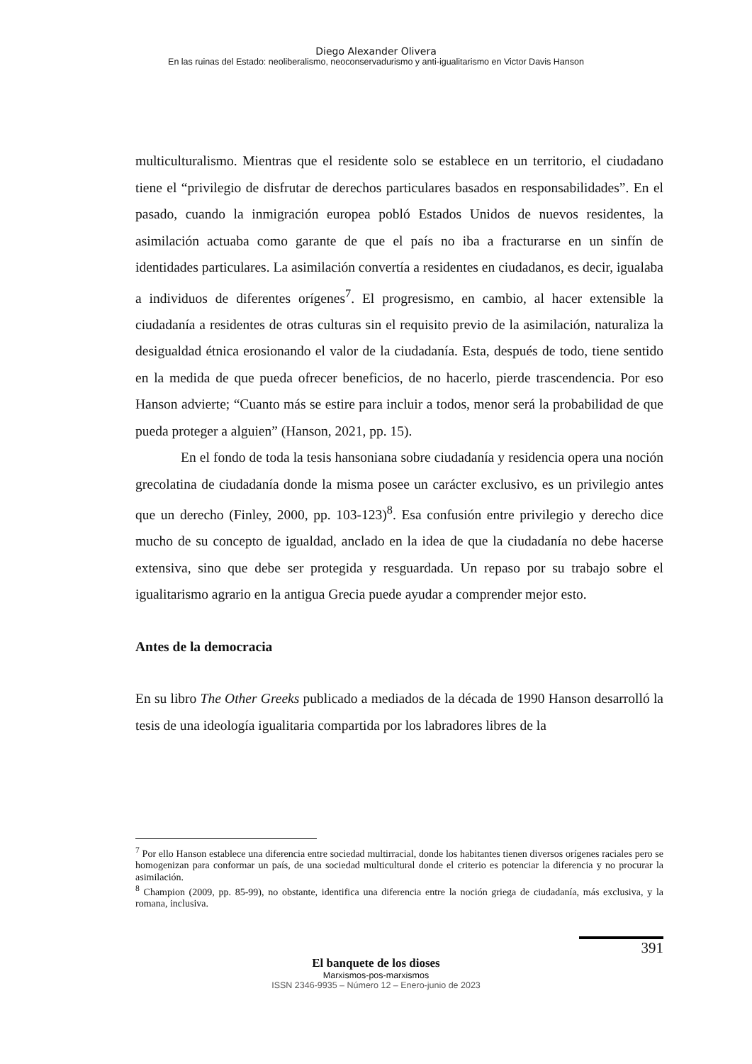Diego Alexander Olivera
En las ruinas del Estado: neoliberalismo, neoconservadurismo y anti-igualitarismo en Victor Davis Hanson
multiculturalismo. Mientras que el residente solo se establece en un territorio, el ciudadano tiene el “privilegio de disfrutar de derechos particulares basados en responsabilidades”. En el pasado, cuando la inmigración europea pobló Estados Unidos de nuevos residentes, la asimilación actuaba como garante de que el país no iba a fracturarse en un sinfín de identidades particulares. La asimilación convertía a residentes en ciudadanos, es decir, igualaba a individuos de diferentes orígenes<sup>7</sup>. El progresismo, en cambio, al hacer extensible la ciudadanía a residentes de otras culturas sin el requisito previo de la asimilación, naturaliza la desigualdad étnica erosionando el valor de la ciudadanía. Esta, después de todo, tiene sentido en la medida de que pueda ofrecer beneficios, de no hacerlo, pierde trascendencia. Por eso Hanson advierte; “Cuanto más se estire para incluir a todos, menor será la probabilidad de que pueda proteger a alguien” (Hanson, 2021, pp. 15).
En el fondo de toda la tesis hansoniana sobre ciudadanía y residencia opera una noción grecolatina de ciudadanía donde la misma posee un carácter exclusivo, es un privilegio antes que un derecho (Finley, 2000, pp. 103-123)<sup>8</sup>. Esa confusión entre privilegio y derecho dice mucho de su concepto de igualdad, anclado en la idea de que la ciudadanía no debe hacerse extensiva, sino que debe ser protegida y resguardada. Un repaso por su trabajo sobre el igualitarismo agrario en la antigua Grecia puede ayudar a comprender mejor esto.
Antes de la democracia
En su libro The Other Greeks publicado a mediados de la década de 1990 Hanson desarrolló la tesis de una ideología igualitaria compartida por los labradores libres de la
<sup>7</sup> Por ello Hanson establece una diferencia entre sociedad multirracial, donde los habitantes tienen diversos orígenes raciales pero se homogenizan para conformar un país, de una sociedad multicultural donde el criterio es potenciar la diferencia y no procurar la asimilación.
<sup>8</sup> Champion (2009, pp. 85-99), no obstante, identifica una diferencia entre la noción griega de ciudadanía, más exclusiva, y la romana, inclusiva.
391
El banquete de los dioses
Marxismos-pos-marxismos
ISSN 2346-9935 – Número 12 – Enero-junio de 2023